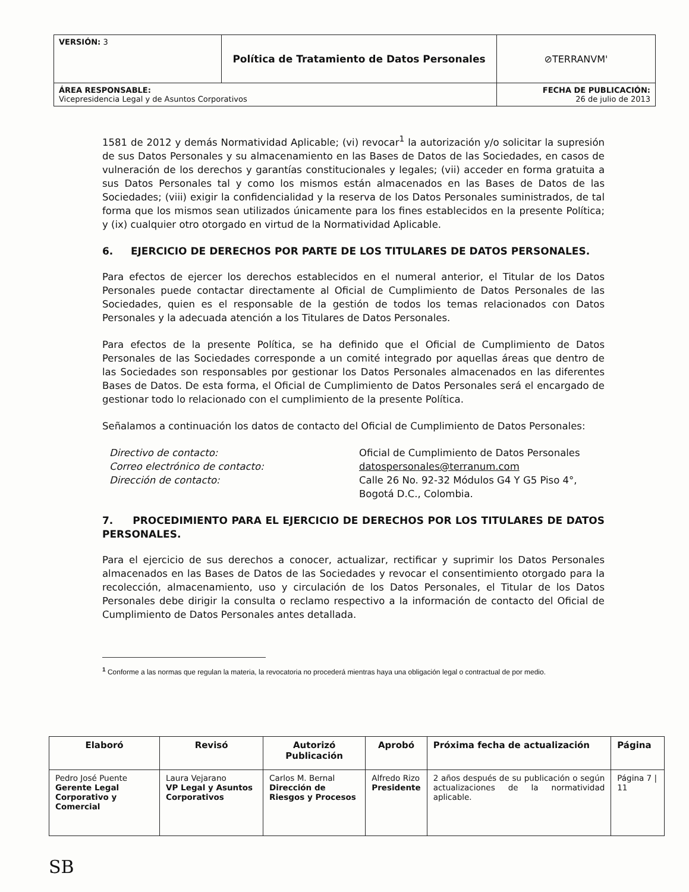| VERSIÓN: 3 | Política de Tratamiento de Datos Personales | ⊘TERRANVM' |
| ÁREA RESPONSABLE: Vicepresidencia Legal y de Asuntos Corporativos | | FECHA DE PUBLICACIÓN: 26 de julio de 2013 |
1581 de 2012 y demás Normatividad Aplicable; (vi) revocar<sup>1</sup> la autorización y/o solicitar la supresión de sus Datos Personales y su almacenamiento en las Bases de Datos de las Sociedades, en casos de vulneración de los derechos y garantías constitucionales y legales; (vii) acceder en forma gratuita a sus Datos Personales tal y como los mismos están almacenados en las Bases de Datos de las Sociedades; (viii) exigir la confidencialidad y la reserva de los Datos Personales suministrados, de tal forma que los mismos sean utilizados únicamente para los fines establecidos en la presente Política; y (ix) cualquier otro otorgado en virtud de la Normatividad Aplicable.
6. EJERCICIO DE DERECHOS POR PARTE DE LOS TITULARES DE DATOS PERSONALES.
Para efectos de ejercer los derechos establecidos en el numeral anterior, el Titular de los Datos Personales puede contactar directamente al Oficial de Cumplimiento de Datos Personales de las Sociedades, quien es el responsable de la gestión de todos los temas relacionados con Datos Personales y la adecuada atención a los Titulares de Datos Personales.
Para efectos de la presente Política, se ha definido que el Oficial de Cumplimiento de Datos Personales de las Sociedades corresponde a un comité integrado por aquellas áreas que dentro de las Sociedades son responsables por gestionar los Datos Personales almacenados en las diferentes Bases de Datos. De esta forma, el Oficial de Cumplimiento de Datos Personales será el encargado de gestionar todo lo relacionado con el cumplimiento de la presente Política.
Señalamos a continuación los datos de contacto del Oficial de Cumplimiento de Datos Personales:
Directivo de contacto:
Correo electrónico de contacto:
Dirección de contacto:
Oficial de Cumplimiento de Datos Personales
datospersonales@terranum.com
Calle 26 No. 92-32 Módulos G4 Y G5 Piso 4°,
Bogotá D.C., Colombia.
7. PROCEDIMIENTO PARA EL EJERCICIO DE DERECHOS POR LOS TITULARES DE DATOS PERSONALES.
Para el ejercicio de sus derechos a conocer, actualizar, rectificar y suprimir los Datos Personales almacenados en las Bases de Datos de las Sociedades y revocar el consentimiento otorgado para la recolección, almacenamiento, uso y circulación de los Datos Personales, el Titular de los Datos Personales debe dirigir la consulta o reclamo respectivo a la información de contacto del Oficial de Cumplimiento de Datos Personales antes detallada.
<sup>1</sup> Conforme a las normas que regulan la materia, la revocatoria no procederá mientras haya una obligación legal o contractual de por medio.
| Elaboró | Revisó | Autorizó Publicación | Aprobó | Próxima fecha de actualización | Página |
| --- | --- | --- | --- | --- | --- |
| Pedro José Puente Gerente Legal Corporativo y Comercial | Laura Vejarano VP Legal y Asuntos Corporativos | Carlos M. Bernal Dirección de Riesgos y Procesos | Alfredo Rizo Presidente | 2 años después de su publicación o según actualizaciones de la normatividad aplicable. | Página 7 / 11 |
SB